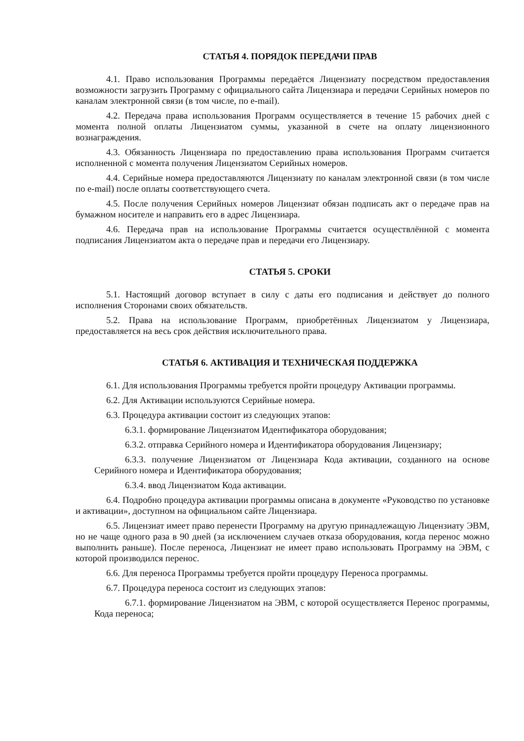СТАТЬЯ 4. ПОРЯДОК ПЕРЕДАЧИ ПРАВ
4.1. Право использования Программы передаётся Лицензиату посредством предоставления возможности загрузить Программу с официального сайта Лицензиара и передачи Серийных номеров по каналам электронной связи (в том числе, по e-mail).
4.2. Передача права использования Программ осуществляется в течение 15 рабочих дней с момента полной оплаты Лицензиатом суммы, указанной в счете на оплату лицензионного вознаграждения.
4.3. Обязанность Лицензиара по предоставлению права использования Программ считается исполненной с момента получения Лицензиатом Серийных номеров.
4.4. Серийные номера предоставляются Лицензиату по каналам электронной связи (в том числе по e-mail) после оплаты соответствующего счета.
4.5. После получения Серийных номеров Лицензиат обязан подписать акт о передаче прав на бумажном носителе и направить его в адрес Лицензиара.
4.6. Передача прав на использование Программы считается осуществлённой с момента подписания Лицензиатом акта о передаче прав и передачи его Лицензиару.
СТАТЬЯ 5. СРОКИ
5.1. Настоящий договор вступает в силу с даты его подписания и действует до полного исполнения Сторонами своих обязательств.
5.2. Права на использование Программ, приобретённых Лицензиатом у Лицензиара, предоставляется на весь срок действия исключительного права.
СТАТЬЯ 6. АКТИВАЦИЯ И ТЕХНИЧЕСКАЯ ПОДДЕРЖКА
6.1. Для использования Программы требуется пройти процедуру Активации программы.
6.2. Для Активации используются Серийные номера.
6.3. Процедура активации состоит из следующих этапов:
6.3.1. формирование Лицензиатом Идентификатора оборудования;
6.3.2. отправка Серийного номера и Идентификатора оборудования Лицензиару;
6.3.3. получение Лицензиатом от Лицензиара Кода активации, созданного на основе Серийного номера и Идентификатора оборудования;
6.3.4. ввод Лицензиатом Кода активации.
6.4. Подробно процедура активации программы описана в документе «Руководство по установке и активации», доступном на официальном сайте Лицензиара.
6.5. Лицензиат имеет право перенести Программу на другую принадлежащую Лицензиату ЭВМ, но не чаще одного раза в 90 дней (за исключением случаев отказа оборудования, когда перенос можно выполнить раньше). После переноса, Лицензиат не имеет право использовать Программу на ЭВМ, с которой производился перенос.
6.6. Для переноса Программы требуется пройти процедуру Переноса программы.
6.7. Процедура переноса состоит из следующих этапов:
6.7.1. формирование Лицензиатом на ЭВМ, с которой осуществляется Перенос программы, Кода переноса;